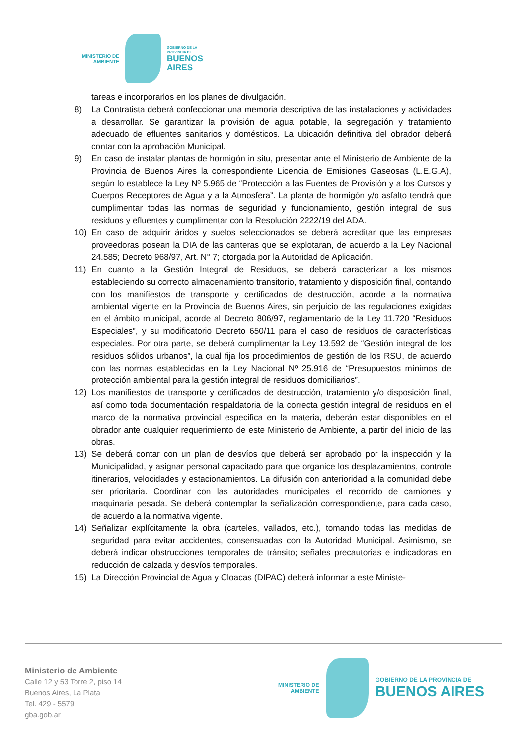MINISTERIO DE
AMBIENTE
GOBIERNO DE LA
PROVINCIA DE
BUENOS
AIRES
tareas e incorporarlos en los planes de divulgación.
8) La Contratista deberá confeccionar una memoria descriptiva de las instalaciones y actividades a desarrollar. Se garantizar la provisión de agua potable, la segregación y tratamiento adecuado de efluentes sanitarios y domésticos. La ubicación definitiva del obrador deberá contar con la aprobación Municipal.
9) En caso de instalar plantas de hormigón in situ, presentar ante el Ministerio de Ambiente de la Provincia de Buenos Aires la correspondiente Licencia de Emisiones Gaseosas (L.E.G.A), según lo establece la Ley Nº 5.965 de “Protección a las Fuentes de Provisión y a los Cursos y Cuerpos Receptores de Agua y a la Atmosfera”. La planta de hormigón y/o asfalto tendrá que cumplimentar todas las normas de seguridad y funcionamiento, gestión integral de sus residuos y efluentes y cumplimentar con la Resolución 2222/19 del ADA.
10) En caso de adquirir áridos y suelos seleccionados se deberá acreditar que las empresas proveedoras posean la DIA de las canteras que se explotaran, de acuerdo a la Ley Nacional 24.585; Decreto 968/97, Art. N° 7; otorgada por la Autoridad de Aplicación.
11) En cuanto a la Gestión Integral de Residuos, se deberá caracterizar a los mismos estableciendo su correcto almacenamiento transitorio, tratamiento y disposición final, contando con los manifiestos de transporte y certificados de destrucción, acorde a la normativa ambiental vigente en la Provincia de Buenos Aires, sin perjuicio de las regulaciones exigidas en el ámbito municipal, acorde al Decreto 806/97, reglamentario de la Ley 11.720 “Residuos Especiales”, y su modificatorio Decreto 650/11 para el caso de residuos de características especiales. Por otra parte, se deberá cumplimentar la Ley 13.592 de “Gestión integral de los residuos sólidos urbanos”, la cual fija los procedimientos de gestión de los RSU, de acuerdo con las normas establecidas en la Ley Nacional Nº 25.916 de “Presupuestos mínimos de protección ambiental para la gestión integral de residuos domiciliarios”.
12) Los manifiestos de transporte y certificados de destrucción, tratamiento y/o disposición final, así como toda documentación respaldatoria de la correcta gestión integral de residuos en el marco de la normativa provincial especifica en la materia, deberán estar disponibles en el obrador ante cualquier requerimiento de este Ministerio de Ambiente, a partir del inicio de las obras.
13) Se deberá contar con un plan de desvíos que deberá ser aprobado por la inspección y la Municipalidad, y asignar personal capacitado para que organice los desplazamientos, controle itinerarios, velocidades y estacionamientos. La difusión con anterioridad a la comunidad debe ser prioritaria. Coordinar con las autoridades municipales el recorrido de camiones y maquinaria pesada. Se deberá contemplar la señalización correspondiente, para cada caso, de acuerdo a la normativa vigente.
14) Señalizar explícitamente la obra (carteles, vallados, etc.), tomando todas las medidas de seguridad para evitar accidentes, consensuadas con la Autoridad Municipal. Asimismo, se deberá indicar obstrucciones temporales de tránsito; señales precautorias e indicadoras en reducción de calzada y desvíos temporales.
15) La Dirección Provincial de Agua y Cloacas (DIPAC) deberá informar a este Ministe-
Ministerio de Ambiente
Calle 12 y 53 Torre 2, piso 14
Buenos Aires, La Plata
Tel. 429 - 5579
gba.gob.ar
MINISTERIO DE
AMBIENTE
GOBIERNO DE LA PROVINCIA DE
BUENOS AIRES